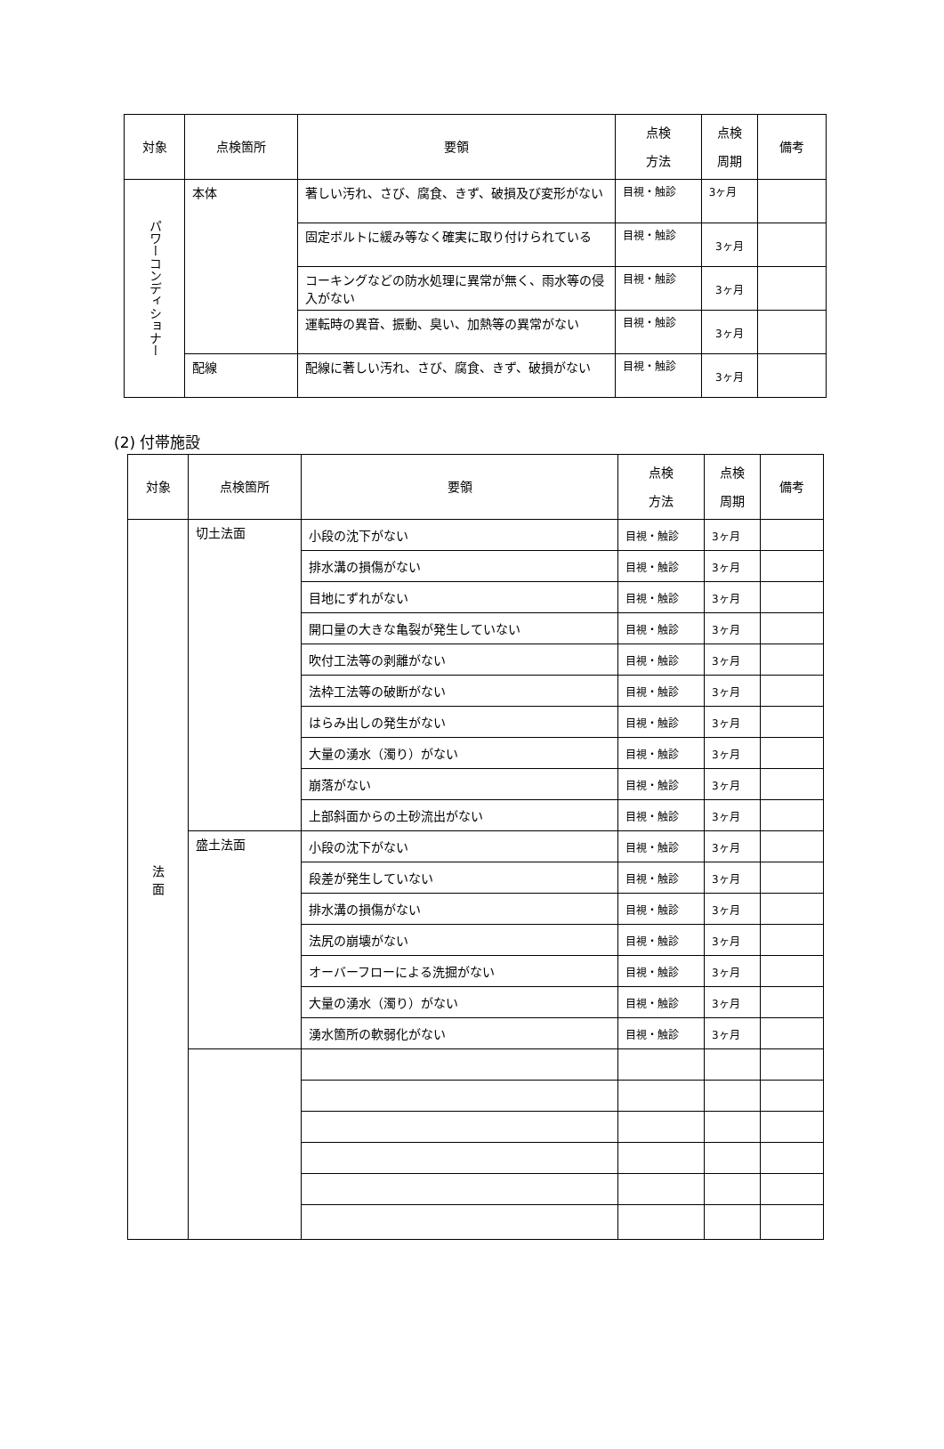| 対象 | 点検箇所 | 要領 | 点検 方法 | 点検 周期 | 備考 |
| --- | --- | --- | --- | --- | --- |
| パワーコンディショナー | 本体 | 著しい汚れ、さび、腐食、きず、破損及び変形がない | 目視・触診 | 3ヶ月 | |
| | | 固定ボルトに緩み等なく確実に取り付けられている | 目視・触診 | 3ヶ月 | |
| | | コーキングなどの防水処理に異常が無く、雨水等の侵入がない | 目視・触診 | 3ヶ月 | |
| | | 運転時の異音、振動、臭い、加熱等の異常がない | 目視・触診 | 3ヶ月 | |
| | 配線 | 配線に著しい汚れ、さび、腐食、きず、破損がない | 目視・触診 | 3ヶ月 | |
(2) 付帯施設
| 対象 | 点検箇所 | 要領 | 点検 方法 | 点検 周期 | 備考 |
| --- | --- | --- | --- | --- | --- |
| 法 面 | 切土法面 | 小段の沈下がない | 目視・触診 | 3ヶ月 | |
| | | 排水溝の損傷がない | 目視・触診 | 3ヶ月 | |
| | | 目地にずれがない | 目視・触診 | 3ヶ月 | |
| | | 開口量の大きな亀裂が発生していない | 目視・触診 | 3ヶ月 | |
| | | 吹付工法等の剥離がない | 目視・触診 | 3ヶ月 | |
| | | 法枠工法等の破断がない | 目視・触診 | 3ヶ月 | |
| | | はらみ出しの発生がない | 目視・触診 | 3ヶ月 | |
| | | 大量の湧水（濁り）がない | 目視・触診 | 3ヶ月 | |
| | | 崩落がない | 目視・触診 | 3ヶ月 | |
| | | 上部斜面からの土砂流出がない | 目視・触診 | 3ヶ月 | |
| | 盛土法面 | 小段の沈下がない | 目視・触診 | 3ヶ月 | |
| | | 段差が発生していない | 目視・触診 | 3ヶ月 | |
| | | 排水溝の損傷がない | 目視・触診 | 3ヶ月 | |
| | | 法尻の崩壊がない | 目視・触診 | 3ヶ月 | |
| | | オーバーフローによる洗掘がない | 目視・触診 | 3ヶ月 | |
| | | 大量の湧水（濁り）がない | 目視・触診 | 3ヶ月 | |
| | | 湧水箇所の軟弱化がない | 目視・触診 | 3ヶ月 | |